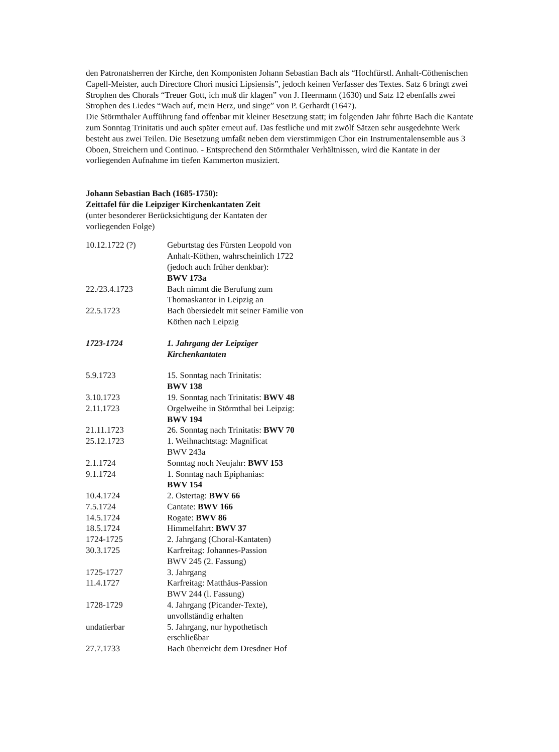den Patronatsherren der Kirche, den Komponisten Johann Sebastian Bach als “Hochfürstl. Anhalt-Cöthenischen Capell-Meister, auch Directore Chori musici Lipsiensis”, jedoch keinen Verfasser des Textes. Satz 6 bringt zwei Strophen des Chorals “Treuer Gott, ich muß dir klagen” von J. Heermann (1630) und Satz 12 ebenfalls zwei Strophen des Liedes “Wach auf, mein Herz, und singe” von P. Gerhardt (1647).
Die Störmthaler Aufführung fand offenbar mit kleiner Besetzung statt; im folgenden Jahr führte Bach die Kantate zum Sonntag Trinitatis und auch später erneut auf. Das festliche und mit zwölf Sätzen sehr ausgedehnte Werk besteht aus zwei Teilen. Die Besetzung umfaßt neben dem vierstimmigen Chor ein Instrumentalensemble aus 3 Oboen, Streichern und Continuo. - Entsprechend den Störmthaler Verhältnissen, wird die Kantate in der vorliegenden Aufnahme im tiefen Kammerton musiziert.
Johann Sebastian Bach (1685-1750):
Zeittafel für die Leipziger Kirchenkantaten Zeit
(unter besonderer Berücksichtigung der Kantaten der
vorliegenden Folge)
| 10.12.1722 (?) | Geburtstag des Fürsten Leopold von Anhalt-Köthen, wahrscheinlich 1722 (jedoch auch früher denkbar): BWV 173a |
| 22./23.4.1723 | Bach nimmt die Berufung zum Thomaskantor in Leipzig an |
| 22.5.1723 | Bach übersiedelt mit seiner Familie von Köthen nach Leipzig |
| 1723-1724 | 1. Jahrgang der Leipziger Kirchenkantaten |
| 5.9.1723 | 15. Sonntag nach Trinitatis: BWV 138 |
| 3.10.1723 | 19. Sonntag nach Trinitatis: BWV 48 |
| 2.11.1723 | Orgelweihe in Störmthal bei Leipzig: BWV 194 |
| 21.11.1723 | 26. Sonntag nach Trinitatis: BWV 70 |
| 25.12.1723 | 1. Weihnachtstag: Magnificat BWV 243a |
| 2.1.1724 | Sonntag noch Neujahr: BWV 153 |
| 9.1.1724 | 1. Sonntag nach Epiphanias: BWV 154 |
| 10.4.1724 | 2. Ostertag: BWV 66 |
| 7.5.1724 | Cantate: BWV 166 |
| 14.5.1724 | Rogate: BWV 86 |
| 18.5.1724 | Himmelfahrt: BWV 37 |
| 1724-1725 | 2. Jahrgang (Choral-Kantaten) |
| 30.3.1725 | Karfreitag: Johannes-Passion BWV 245 (2. Fassung) |
| 1725-1727 | 3. Jahrgang |
| 11.4.1727 | Karfreitag: Matthäus-Passion BWV 244 (l. Fassung) |
| 1728-1729 | 4. Jahrgang (Picander-Texte), unvollständig erhalten |
| undatierbar | 5. Jahrgang, nur hypothetisch erschließbar |
| 27.7.1733 | Bach überreicht dem Dresdner Hof |